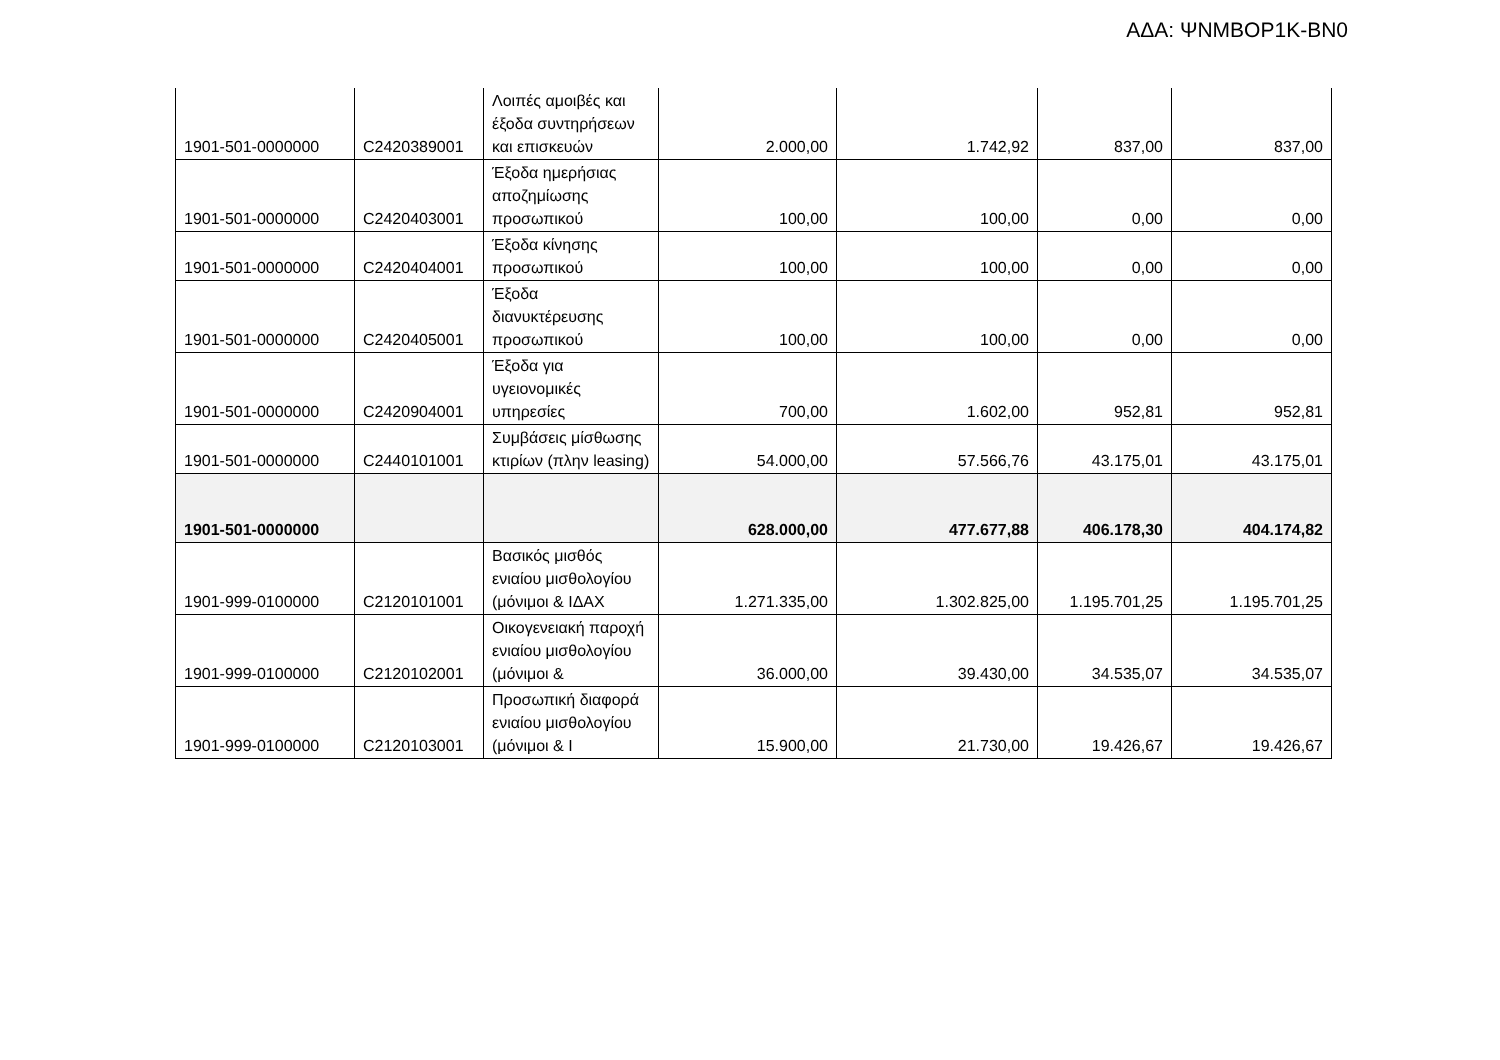ΑΔΑ: ΨΝΜΒΟΡ1Κ-ΒΝ0
| 1901-501-0000000 | C2420389001 | Λοιπές αμοιβές και έξοδα συντηρήσεων και επισκευών | 2.000,00 | 1.742,92 | 837,00 | 837,00 |
| 1901-501-0000000 | C2420403001 | Έξοδα ημερήσιας αποζημίωσης προσωπικού | 100,00 | 100,00 | 0,00 | 0,00 |
| 1901-501-0000000 | C2420404001 | Έξοδα κίνησης προσωπικού | 100,00 | 100,00 | 0,00 | 0,00 |
| 1901-501-0000000 | C2420405001 | Έξοδα διανυκτέρευσης προσωπικού | 100,00 | 100,00 | 0,00 | 0,00 |
| 1901-501-0000000 | C2420904001 | Έξοδα για υγειονομικές υπηρεσίες | 700,00 | 1.602,00 | 952,81 | 952,81 |
| 1901-501-0000000 | C2440101001 | Συμβάσεις μίσθωσης κτιρίων (πλην leasing) | 54.000,00 | 57.566,76 | 43.175,01 | 43.175,01 |
| 1901-501-0000000 | | | 628.000,00 | 477.677,88 | 406.178,30 | 404.174,82 |
| 1901-999-0100000 | C2120101001 | Βασικός μισθός ενιαίου μισθολογίου (μόνιμοι & ΙΔΑΧ | 1.271.335,00 | 1.302.825,00 | 1.195.701,25 | 1.195.701,25 |
| 1901-999-0100000 | C2120102001 | Οικογενειακή παροχή ενιαίου μισθολογίου (μόνιμοι & | 36.000,00 | 39.430,00 | 34.535,07 | 34.535,07 |
| 1901-999-0100000 | C2120103001 | Προσωπική διαφορά ενιαίου μισθολογίου (μόνιμοι & Ι | 15.900,00 | 21.730,00 | 19.426,67 | 19.426,67 |